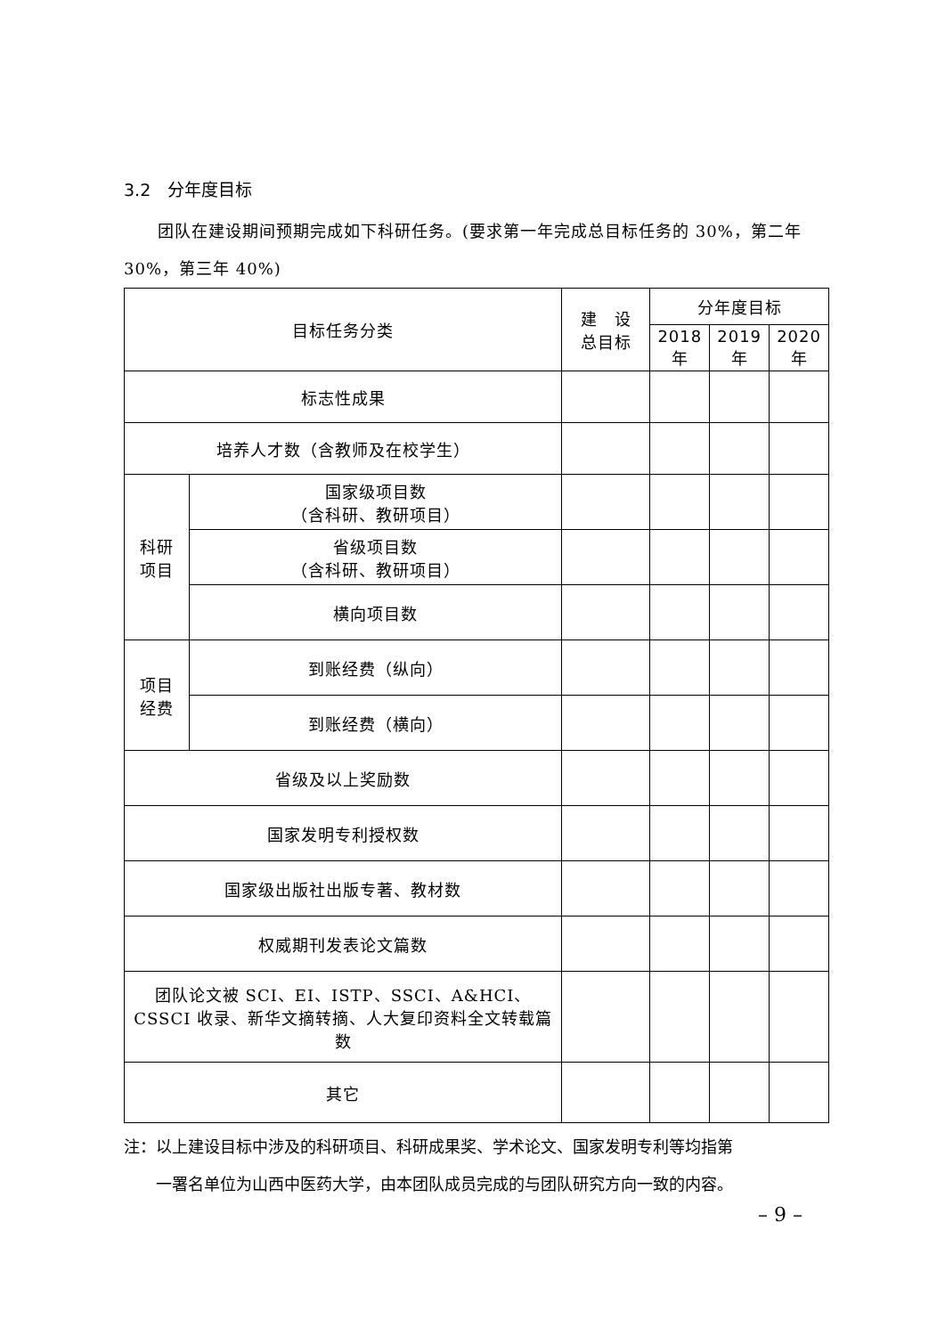3.2　分年度目标
　　团队在建设期间预期完成如下科研任务。(要求第一年完成总目标任务的 30%，第二年 30%，第三年 40%)
| 目标任务分类 | | 建 设 总目标 | 分年度目标 | | |
| --- | --- | --- | --- | --- | --- |
| | | | 2018 年 | 2019 年 | 2020 年 |
| 标志性成果 | | | | | |
| 培养人才数（含教师及在校学生） | | | | | |
| 科研 项目 | 国家级项目数 （含科研、教研项目） | | | | |
| | 省级项目数 （含科研、教研项目） | | | | |
| | 横向项目数 | | | | |
| 项目 经费 | 到账经费（纵向） | | | | |
| | 到账经费（横向） | | | | |
| 省级及以上奖励数 | | | | | |
| 国家发明专利授权数 | | | | | |
| 国家级出版社出版专著、教材数 | | | | | |
| 权威期刊发表论文篇数 | | | | | |
| 团队论文被 SCI、EI、ISTP、SSCI、A&HCI、CSSCI 收录、新华文摘转摘、人大复印资料全文转载篇数 | | | | | |
| 其它 | | | | | |
注：以上建设目标中涉及的科研项目、科研成果奖、学术论文、国家发明专利等均指第
　　一署名单位为山西中医药大学，由本团队成员完成的与团队研究方向一致的内容。
– 9 –